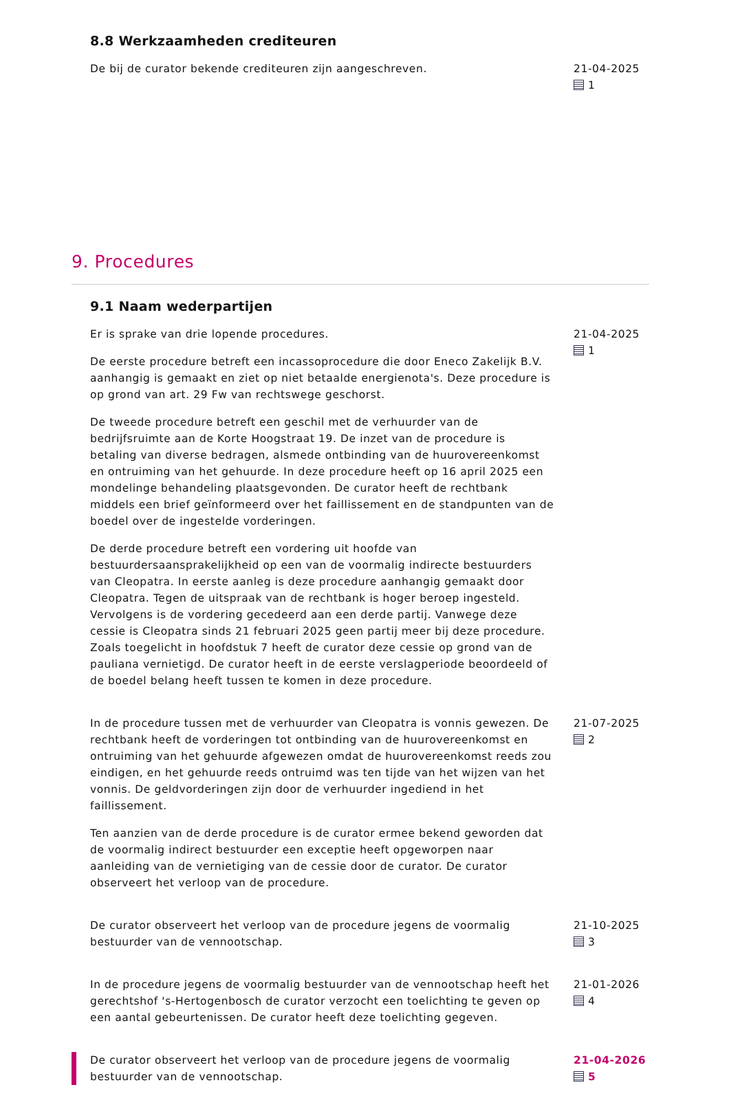8.8 Werkzaamheden crediteuren
De bij de curator bekende crediteuren zijn aangeschreven. 21-04-2025
1
9. Procedures
9.1 Naam wederpartijen
Er is sprake van drie lopende procedures.
De eerste procedure betreft een incassoprocedure die door Eneco Zakelijk B.V. aanhangig is gemaakt en ziet op niet betaalde energienota's. Deze procedure is op grond van art. 29 Fw van rechtswege geschorst.
De tweede procedure betreft een geschil met de verhuurder van de bedrijfsruimte aan de Korte Hoogstraat 19. De inzet van de procedure is betaling van diverse bedragen, alsmede ontbinding van de huurovereenkomst en ontruiming van het gehuurde. In deze procedure heeft op 16 april 2025 een mondelinge behandeling plaatsgevonden. De curator heeft de rechtbank middels een brief geïnformeerd over het faillissement en de standpunten van de boedel over de ingestelde vorderingen.
De derde procedure betreft een vordering uit hoofde van bestuurdersaansprakelijkheid op een van de voormalig indirecte bestuurders van Cleopatra. In eerste aanleg is deze procedure aanhangig gemaakt door Cleopatra. Tegen de uitspraak van de rechtbank is hoger beroep ingesteld. Vervolgens is de vordering gecedeerd aan een derde partij. Vanwege deze cessie is Cleopatra sinds 21 februari 2025 geen partij meer bij deze procedure. Zoals toegelicht in hoofdstuk 7 heeft de curator deze cessie op grond van de pauliana vernietigd. De curator heeft in de eerste verslagperiode beoordeeld of de boedel belang heeft tussen te komen in deze procedure.
21-04-2025
1
In de procedure tussen met de verhuurder van Cleopatra is vonnis gewezen. De rechtbank heeft de vorderingen tot ontbinding van de huurovereenkomst en ontruiming van het gehuurde afgewezen omdat de huurovereenkomst reeds zou eindigen, en het gehuurde reeds ontruimd was ten tijde van het wijzen van het vonnis. De geldvorderingen zijn door de verhuurder ingediend in het faillissement.
Ten aanzien van de derde procedure is de curator ermee bekend geworden dat de voormalig indirect bestuurder een exceptie heeft opgeworpen naar aanleiding van de vernietiging van de cessie door de curator. De curator observeert het verloop van de procedure.
21-07-2025
2
De curator observeert het verloop van de procedure jegens de voormalig bestuurder van de vennootschap.
21-10-2025
3
In de procedure jegens de voormalig bestuurder van de vennootschap heeft het gerechtshof 's-Hertogenbosch de curator verzocht een toelichting te geven op een aantal gebeurtenissen. De curator heeft deze toelichting gegeven.
21-01-2026
4
De curator observeert het verloop van de procedure jegens de voormalig bestuurder van de vennootschap.
21-04-2026
5